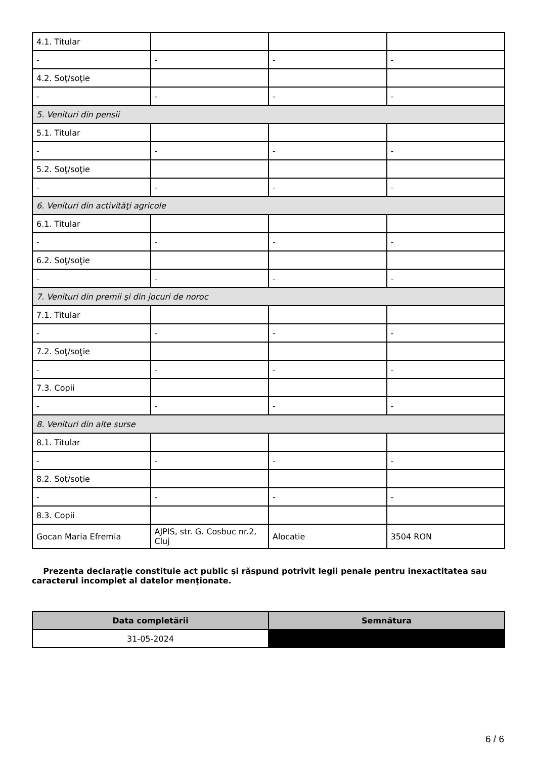| 4.1. Titular | | | |
| - | - | - | - |
| 4.2. Soţ/soţie | | | |
| - | - | - | - |
| 5. Venituri din pensii | | | |
| 5.1. Titular | | | |
| - | - | - | - |
| 5.2. Soţ/soţie | | | |
| - | - | - | - |
| 6. Venituri din activităţi agricole | | | |
| 6.1. Titular | | | |
| - | - | - | - |
| 6.2. Soţ/soţie | | | |
| - | - | - | - |
| 7. Venituri din premii şi din jocuri de noroc | | | |
| 7.1. Titular | | | |
| - | - | - | - |
| 7.2. Soţ/soţie | | | |
| - | - | - | - |
| 7.3. Copii | | | |
| - | - | - | - |
| 8. Venituri din alte surse | | | |
| 8.1. Titular | | | |
| - | - | - | - |
| 8.2. Soţ/soţie | | | |
| - | - | - | - |
| 8.3. Copii | | | |
| Gocan Maria Efremia | AJPIS, str. G. Cosbuc nr.2, Cluj | Alocatie | 3504 RON |
Prezenta declaraţie constituie act public şi răspund potrivit legii penale pentru inexactitatea sau caracterul incomplet al datelor menţionate.
| Data completării | Semnătura |
| --- | --- |
| 31-05-2024 | |
6 / 6